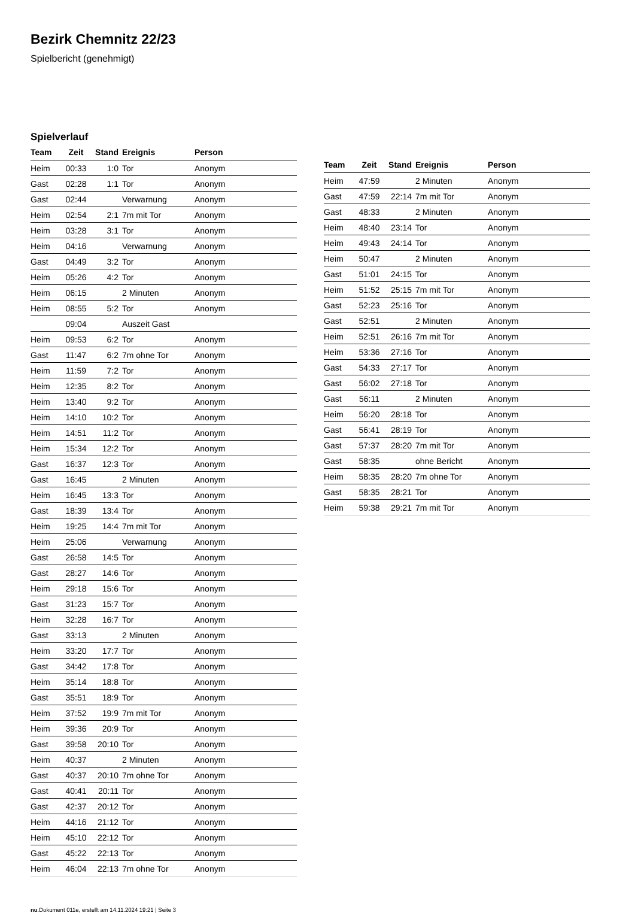Bezirk Chemnitz 22/23
Spielbericht (genehmigt)
Spielverlauf
| Team | Zeit | Stand | Ereignis | Person |
| --- | --- | --- | --- | --- |
| Heim | 00:33 | 1:0 | Tor | Anonym |
| Gast | 02:28 | 1:1 | Tor | Anonym |
| Gast | 02:44 | | Verwarnung | Anonym |
| Heim | 02:54 | 2:1 | 7m mit Tor | Anonym |
| Heim | 03:28 | 3:1 | Tor | Anonym |
| Heim | 04:16 | | Verwarnung | Anonym |
| Gast | 04:49 | 3:2 | Tor | Anonym |
| Heim | 05:26 | 4:2 | Tor | Anonym |
| Heim | 06:15 | | 2 Minuten | Anonym |
| Heim | 08:55 | 5:2 | Tor | Anonym |
| | 09:04 | | Auszeit Gast | |
| Heim | 09:53 | 6:2 | Tor | Anonym |
| Gast | 11:47 | 6:2 | 7m ohne Tor | Anonym |
| Heim | 11:59 | 7:2 | Tor | Anonym |
| Heim | 12:35 | 8:2 | Tor | Anonym |
| Heim | 13:40 | 9:2 | Tor | Anonym |
| Heim | 14:10 | 10:2 | Tor | Anonym |
| Heim | 14:51 | 11:2 | Tor | Anonym |
| Heim | 15:34 | 12:2 | Tor | Anonym |
| Gast | 16:37 | 12:3 | Tor | Anonym |
| Gast | 16:45 | | 2 Minuten | Anonym |
| Heim | 16:45 | 13:3 | Tor | Anonym |
| Gast | 18:39 | 13:4 | Tor | Anonym |
| Heim | 19:25 | 14:4 | 7m mit Tor | Anonym |
| Heim | 25:06 | | Verwarnung | Anonym |
| Gast | 26:58 | 14:5 | Tor | Anonym |
| Gast | 28:27 | 14:6 | Tor | Anonym |
| Heim | 29:18 | 15:6 | Tor | Anonym |
| Gast | 31:23 | 15:7 | Tor | Anonym |
| Heim | 32:28 | 16:7 | Tor | Anonym |
| Gast | 33:13 | | 2 Minuten | Anonym |
| Heim | 33:20 | 17:7 | Tor | Anonym |
| Gast | 34:42 | 17:8 | Tor | Anonym |
| Heim | 35:14 | 18:8 | Tor | Anonym |
| Gast | 35:51 | 18:9 | Tor | Anonym |
| Heim | 37:52 | 19:9 | 7m mit Tor | Anonym |
| Heim | 39:36 | 20:9 | Tor | Anonym |
| Gast | 39:58 | 20:10 | Tor | Anonym |
| Heim | 40:37 | | 2 Minuten | Anonym |
| Gast | 40:37 | 20:10 | 7m ohne Tor | Anonym |
| Gast | 40:41 | 20:11 | Tor | Anonym |
| Gast | 42:37 | 20:12 | Tor | Anonym |
| Heim | 44:16 | 21:12 | Tor | Anonym |
| Heim | 45:10 | 22:12 | Tor | Anonym |
| Gast | 45:22 | 22:13 | Tor | Anonym |
| Heim | 46:04 | 22:13 | 7m ohne Tor | Anonym |
| Team | Zeit | Stand | Ereignis | Person |
| --- | --- | --- | --- | --- |
| Heim | 47:59 | | 2 Minuten | Anonym |
| Gast | 47:59 | 22:14 | 7m mit Tor | Anonym |
| Gast | 48:33 | | 2 Minuten | Anonym |
| Heim | 48:40 | 23:14 | Tor | Anonym |
| Heim | 49:43 | 24:14 | Tor | Anonym |
| Heim | 50:47 | | 2 Minuten | Anonym |
| Gast | 51:01 | 24:15 | Tor | Anonym |
| Heim | 51:52 | 25:15 | 7m mit Tor | Anonym |
| Gast | 52:23 | 25:16 | Tor | Anonym |
| Gast | 52:51 | | 2 Minuten | Anonym |
| Heim | 52:51 | 26:16 | 7m mit Tor | Anonym |
| Heim | 53:36 | 27:16 | Tor | Anonym |
| Gast | 54:33 | 27:17 | Tor | Anonym |
| Gast | 56:02 | 27:18 | Tor | Anonym |
| Gast | 56:11 | | 2 Minuten | Anonym |
| Heim | 56:20 | 28:18 | Tor | Anonym |
| Gast | 56:41 | 28:19 | Tor | Anonym |
| Gast | 57:37 | 28:20 | 7m mit Tor | Anonym |
| Gast | 58:35 | | ohne Bericht | Anonym |
| Heim | 58:35 | 28:20 | 7m ohne Tor | Anonym |
| Gast | 58:35 | 28:21 | Tor | Anonym |
| Heim | 59:38 | 29:21 | 7m mit Tor | Anonym |
nu.Dokument 011e, erstellt am 14.11.2024 19:21 | Seite 3